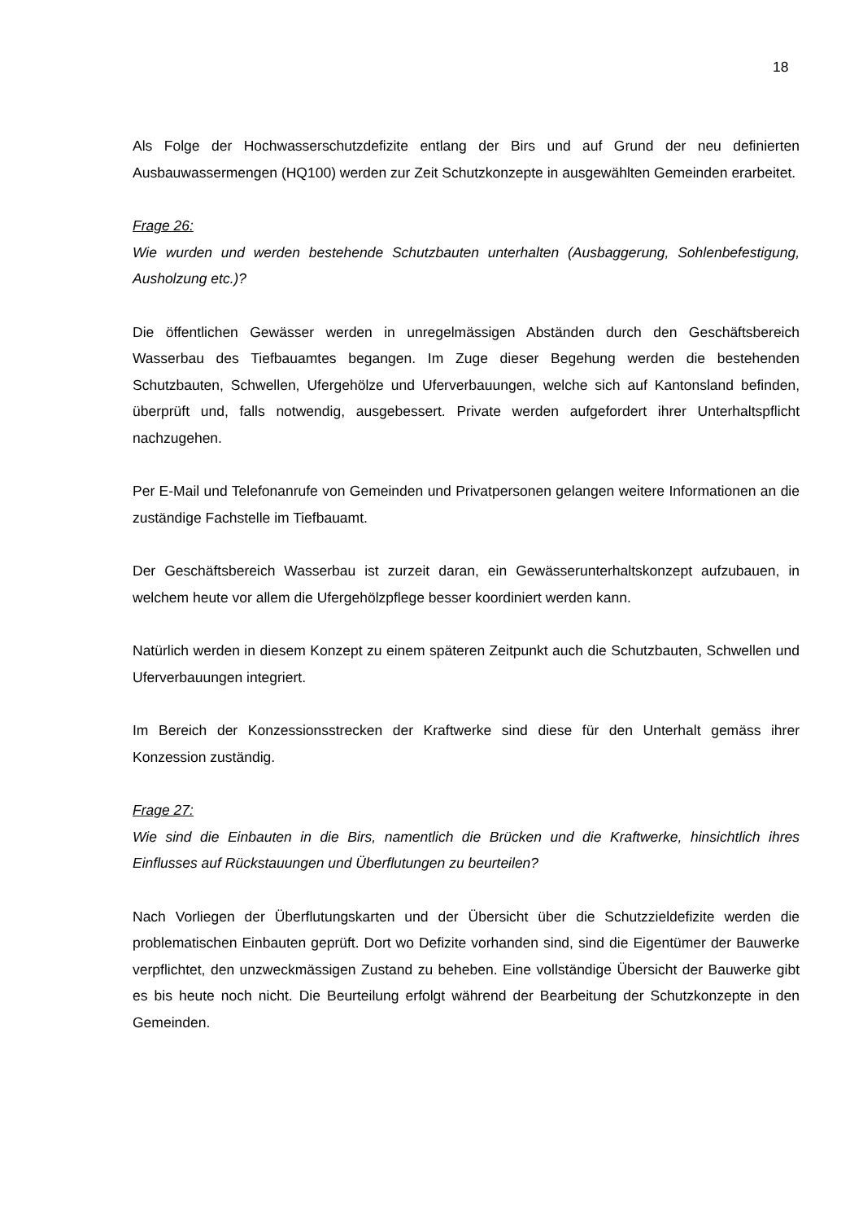18
Als Folge der Hochwasserschutzdefizite entlang der Birs und auf Grund der neu definierten Ausbauwassermengen (HQ100) werden zur Zeit Schutzkonzepte in ausgewählten Gemeinden erarbeitet.
Frage 26:
Wie wurden und werden bestehende Schutzbauten unterhalten (Ausbaggerung, Sohlenbefestigung, Ausholzung etc.)?
Die öffentlichen Gewässer werden in unregelmässigen Abständen durch den Geschäftsbereich Wasserbau des Tiefbauamtes begangen. Im Zuge dieser Begehung werden die bestehenden Schutzbauten, Schwellen, Ufergehölze und Uferverbauungen, welche sich auf Kantonsland befinden, überprüft und, falls notwendig, ausgebessert. Private werden aufgefordert ihrer Unterhaltspflicht nachzugehen.
Per E-Mail und Telefonanrufe von Gemeinden und Privatpersonen gelangen weitere Informationen an die zuständige Fachstelle im Tiefbauamt.
Der Geschäftsbereich Wasserbau ist zurzeit daran, ein Gewässerunterhaltskonzept aufzubauen, in welchem heute vor allem die Ufergehölzpflege besser koordiniert werden kann.
Natürlich werden in diesem Konzept zu einem späteren Zeitpunkt auch die Schutzbauten, Schwellen und Uferverbauungen integriert.
Im Bereich der Konzessionsstrecken der Kraftwerke sind diese für den Unterhalt gemäss ihrer Konzession zuständig.
Frage 27:
Wie sind die Einbauten in die Birs, namentlich die Brücken und die Kraftwerke, hinsichtlich ihres Einflusses auf Rückstauungen und Überflutungen zu beurteilen?
Nach Vorliegen der Überflutungskarten und der Übersicht über die Schutzzieldefizite werden die problematischen Einbauten geprüft. Dort wo Defizite vorhanden sind, sind die Eigentümer der Bauwerke verpflichtet, den unzweckmässigen Zustand zu beheben. Eine vollständige Übersicht der Bauwerke gibt es bis heute noch nicht. Die Beurteilung erfolgt während der Bearbeitung der Schutzkonzepte in den Gemeinden.